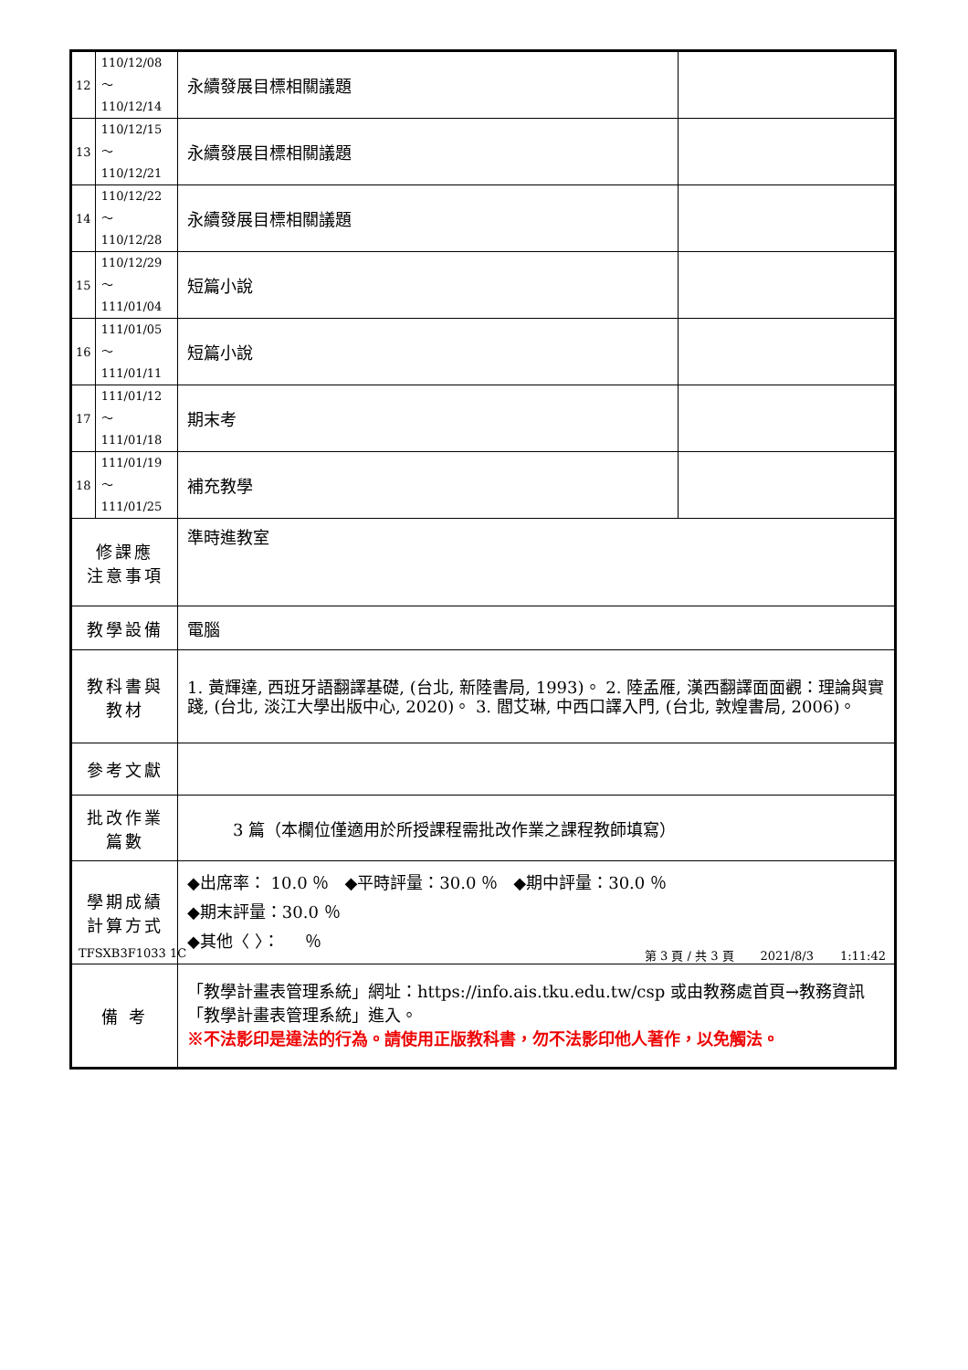| 12 | 110/12/08～ 110/12/14 | 永續發展目標相關議題 | |
| 13 | 110/12/15～ 110/12/21 | 永續發展目標相關議題 | |
| 14 | 110/12/22～ 110/12/28 | 永續發展目標相關議題 | |
| 15 | 110/12/29～ 111/01/04 | 短篇小說 | |
| 16 | 111/01/05～ 111/01/11 | 短篇小說 | |
| 17 | 111/01/12～ 111/01/18 | 期末考 | |
| 18 | 111/01/19～ 111/01/25 | 補充教學 | |
| 修課應 注意事項 | | 準時進教室 | |
| 教學設備 | | 電腦 | |
| 教科書與 教材 | | 1. 黃輝達, 西班牙語翻譯基礎, (台北, 新陸書局, 1993)。 2. 陸孟雁, 漢西翻譯面面觀：理論與實踐, (台北, 淡江大學出版中心, 2020)。 3. 閻艾琳, 中西口譯入門, (台北, 敦煌書局, 2006)。 | |
| 參考文獻 | | | |
| 批改作業 篇數 | | 3 篇（本欄位僅適用於所授課程需批改作業之課程教師填寫） | |
| 學期成績 計算方式 | | ◆出席率： 10.0 ％ ◆平時評量：30.0 ％ ◆期中評量：30.0 ％ ◆期末評量：30.0 ％ ◆其他〈 〉： ％ | |
| 備 考 | | 「教學計畫表管理系統」網址： https://info.ais.tku.edu.tw/csp 或由教務處首頁→教務資訊「教學計畫表管理系統」進入。 ※不法影印是違法的行為。請使用正版教科書，勿不法影印他人著作，以免觸法。 | |
TFSXB3F1033 1C 第 3 頁 / 共 3 頁 2021/8/3 1:11:42